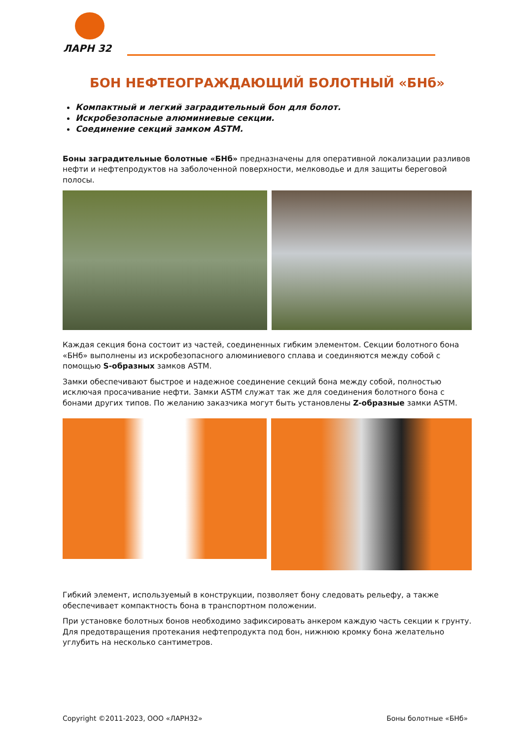ЛАРН 32
БОН НЕФТЕОГРАЖДАЮЩИЙ БОЛОТНЫЙ «БНб»
Компактный и легкий заградительный бон для болот.
Искробезопасные алюминиевые секции.
Соединение секций замком ASTM.
Боны заградительные болотные «БНб» предназначены для оперативной локализации разливов нефти и нефтепродуктов на заболоченной поверхности, мелководье и для защиты береговой полосы.
Каждая секция бона состоит из частей, соединенных гибким элементом. Секции болотного бона «БНб» выполнены из искробезопасного алюминиевого сплава и соединяются между собой с помощью S-образных замков ASTM.
Замки обеспечивают быстрое и надежное соединение секций бона между собой, полностью исключая просачивание нефти. Замки ASTM служат так же для соединения болотного бона с бонами других типов. По желанию заказчика могут быть установлены Z-образные замки ASTM.
Гибкий элемент, используемый в конструкции, позволяет бону следовать рельефу, а также обеспечивает компактность бона в транспортном положении.
При установке болотных бонов необходимо зафиксировать анкером каждую часть секции к грунту. Для предотвращения протекания нефтепродукта под бон, нижнюю кромку бона желательно углубить на несколько сантиметров.
Copyright ©2011-2023, ООО «ЛАРН32» Боны болотные «БНб»